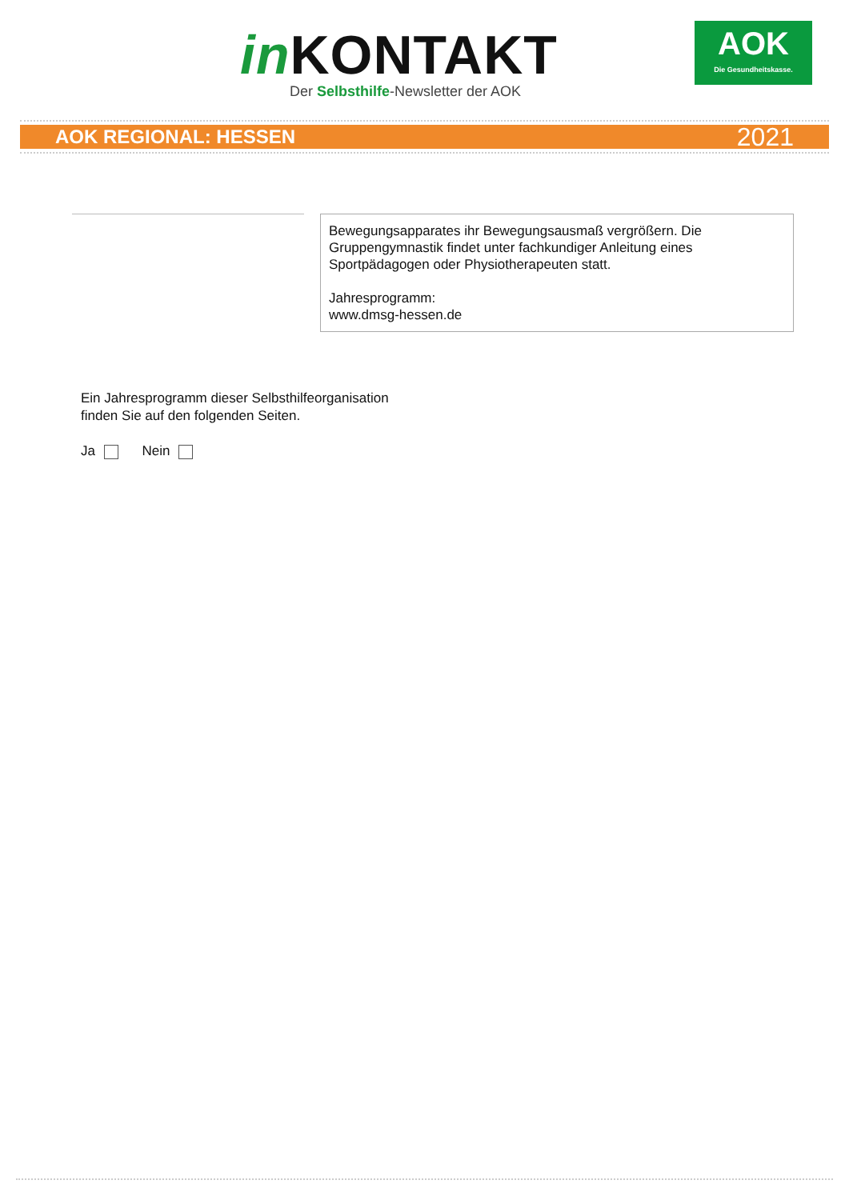in KONTAKT
Der Selbsthilfe-Newsletter der AOK
AOK
Die Gesundheitskasse.
AOK REGIONAL: HESSEN 2021
Bewegungsapparates ihr Bewegungsausmaß vergrößern. Die Gruppengymnastik findet unter fachkundiger Anleitung eines Sportpädagogen oder Physiotherapeuten statt.
Jahresprogramm:
www.dmsg-hessen.de
Ein Jahresprogramm dieser Selbsthilfeorganisation
finden Sie auf den folgenden Seiten.
Ja Nein